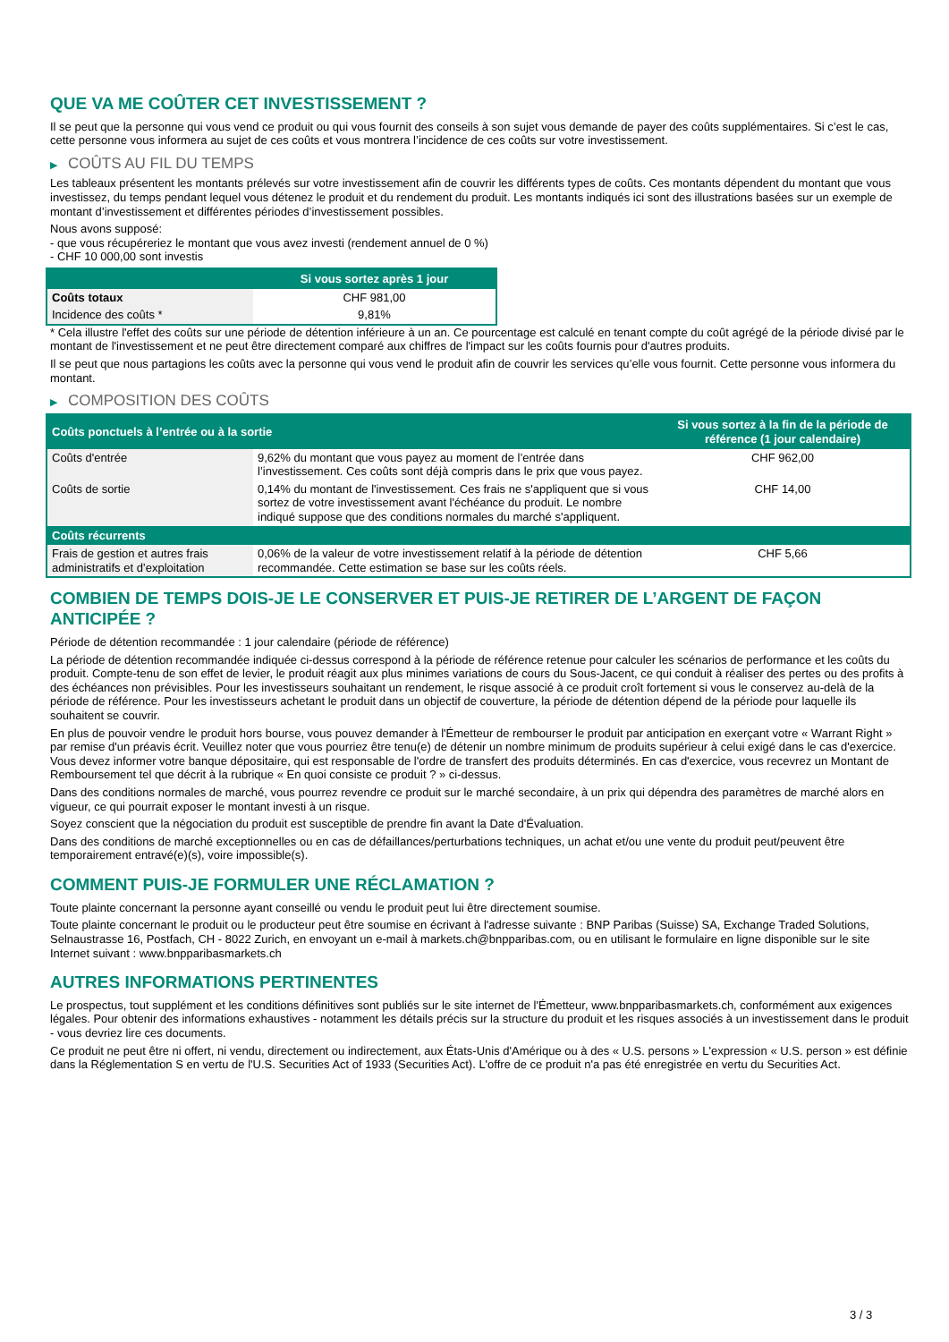QUE VA ME COÛTER CET INVESTISSEMENT ?
Il se peut que la personne qui vous vend ce produit ou qui vous fournit des conseils à son sujet vous demande de payer des coûts supplémentaires. Si c’est le cas, cette personne vous informera au sujet de ces coûts et vous montrera l’incidence de ces coûts sur votre investissement.
▶ COÛTS AU FIL DU TEMPS
Les tableaux présentent les montants prélevés sur votre investissement afin de couvrir les différents types de coûts. Ces montants dépendent du montant que vous investissez, du temps pendant lequel vous détenez le produit et du rendement du produit. Les montants indiqués ici sont des illustrations basées sur un exemple de montant d’investissement et différentes périodes d’investissement possibles.
Nous avons supposé:
- que vous récupéreriez le montant que vous avez investi (rendement annuel de 0 %)
- CHF 10 000,00 sont investis
| | Si vous sortez après 1 jour |
| --- | --- |
| Coûts totaux | CHF 981,00 |
| Incidence des coûts * | 9,81% |
* Cela illustre l'effet des coûts sur une période de détention inférieure à un an. Ce pourcentage est calculé en tenant compte du coût agrégé de la période divisé par le montant de l'investissement et ne peut être directement comparé aux chiffres de l'impact sur les coûts fournis pour d'autres produits.
Il se peut que nous partagions les coûts avec la personne qui vous vend le produit afin de couvrir les services qu’elle vous fournit. Cette personne vous informera du montant.
▶ COMPOSITION DES COÛTS
| Coûts ponctuels à l’entrée ou à la sortie | | Si vous sortez à la fin de la période de référence (1 jour calendaire) |
| --- | --- | --- |
| Coûts d'entrée | 9,62% du montant que vous payez au moment de l’entrée dans l’investissement. Ces coûts sont déjà compris dans le prix que vous payez. | CHF 962,00 |
| Coûts de sortie | 0,14% du montant de l'investissement. Ces frais ne s'appliquent que si vous sortez de votre investissement avant l'échéance du produit. Le nombre indiqué suppose que des conditions normales du marché s'appliquent. | CHF 14,00 |
| Coûts récurrents | | |
| Frais de gestion et autres frais administratifs et d’exploitation | 0,06% de la valeur de votre investissement relatif à la période de détention recommandée. Cette estimation se base sur les coûts réels. | CHF 5,66 |
COMBIEN DE TEMPS DOIS-JE LE CONSERVER ET PUIS-JE RETIRER DE L’ARGENT DE FAÇON ANTICIPÉE ?
Période de détention recommandée : 1 jour calendaire (période de référence)
La période de détention recommandée indiquée ci-dessus correspond à la période de référence retenue pour calculer les scénarios de performance et les coûts du produit. Compte-tenu de son effet de levier, le produit réagit aux plus minimes variations de cours du Sous-Jacent, ce qui conduit à réaliser des pertes ou des profits à des échéances non prévisibles. Pour les investisseurs souhaitant un rendement, le risque associé à ce produit croît fortement si vous le conservez au-delà de la période de référence. Pour les investisseurs achetant le produit dans un objectif de couverture, la période de détention dépend de la période pour laquelle ils souhaitent se couvrir.
En plus de pouvoir vendre le produit hors bourse, vous pouvez demander à l'Émetteur de rembourser le produit par anticipation en exerçant votre « Warrant Right » par remise d'un préavis écrit. Veuillez noter que vous pourriez être tenu(e) de détenir un nombre minimum de produits supérieur à celui exigé dans le cas d'exercice. Vous devez informer votre banque dépositaire, qui est responsable de l'ordre de transfert des produits déterminés. En cas d'exercice, vous recevrez un Montant de Remboursement tel que décrit à la rubrique « En quoi consiste ce produit ? » ci-dessus.
Dans des conditions normales de marché, vous pourrez revendre ce produit sur le marché secondaire, à un prix qui dépendra des paramètres de marché alors en vigueur, ce qui pourrait exposer le montant investi à un risque.
Soyez conscient que la négociation du produit est susceptible de prendre fin avant la Date d'Évaluation.
Dans des conditions de marché exceptionnelles ou en cas de défaillances/perturbations techniques, un achat et/ou une vente du produit peut/peuvent être temporairement entravé(e)(s), voire impossible(s).
COMMENT PUIS-JE FORMULER UNE RÉCLAMATION ?
Toute plainte concernant la personne ayant conseillé ou vendu le produit peut lui être directement soumise.
Toute plainte concernant le produit ou le producteur peut être soumise en écrivant à l'adresse suivante : BNP Paribas (Suisse) SA, Exchange Traded Solutions, Selnaustrasse 16, Postfach, CH - 8022 Zurich, en envoyant un e-mail à markets.ch@bnpparibas.com, ou en utilisant le formulaire en ligne disponible sur le site Internet suivant : www.bnpparibasmarkets.ch
AUTRES INFORMATIONS PERTINENTES
Le prospectus, tout supplément et les conditions définitives sont publiés sur le site internet de l'Émetteur, www.bnpparibasmarkets.ch, conformément aux exigences légales. Pour obtenir des informations exhaustives - notamment les détails précis sur la structure du produit et les risques associés à un investissement dans le produit - vous devriez lire ces documents.
Ce produit ne peut être ni offert, ni vendu, directement ou indirectement, aux États-Unis d'Amérique ou à des « U.S. persons » L'expression « U.S. person » est définie dans la Réglementation S en vertu de l'U.S. Securities Act of 1933 (Securities Act). L'offre de ce produit n'a pas été enregistrée en vertu du Securities Act.
3 / 3